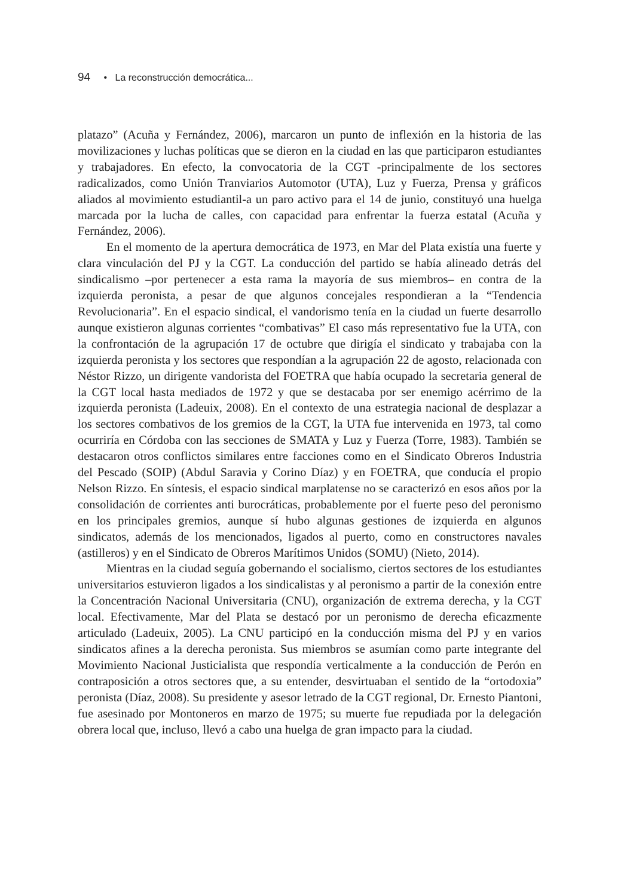94 • La reconstrucción democrática...
platazo” (Acuña y Fernández, 2006), marcaron un punto de inflexión en la historia de las movilizaciones y luchas políticas que se dieron en la ciudad en las que participaron estudiantes y trabajadores. En efecto, la convocatoria de la CGT -principalmente de los sectores radicalizados, como Unión Tranviarios Automotor (UTA), Luz y Fuerza, Prensa y gráficos aliados al movimiento estudiantil-a un paro activo para el 14 de junio, constituyó una huelga marcada por la lucha de calles, con capacidad para enfrentar la fuerza estatal (Acuña y Fernández, 2006).
En el momento de la apertura democrática de 1973, en Mar del Plata existía una fuerte y clara vinculación del PJ y la CGT. La conducción del partido se había alineado detrás del sindicalismo –por pertenecer a esta rama la mayoría de sus miembros– en contra de la izquierda peronista, a pesar de que algunos concejales respondieran a la “Tendencia Revolucionaria”. En el espacio sindical, el vandorismo tenía en la ciudad un fuerte desarrollo aunque existieron algunas corrientes “combativas” El caso más representativo fue la UTA, con la confrontación de la agrupación 17 de octubre que dirigía el sindicato y trabajaba con la izquierda peronista y los sectores que respondían a la agrupación 22 de agosto, relacionada con Néstor Rizzo, un dirigente vandorista del FOETRA que había ocupado la secretaria general de la CGT local hasta mediados de 1972 y que se destacaba por ser enemigo acérrimo de la izquierda peronista (Ladeuix, 2008). En el contexto de una estrategia nacional de desplazar a los sectores combativos de los gremios de la CGT, la UTA fue intervenida en 1973, tal como ocurriría en Córdoba con las secciones de SMATA y Luz y Fuerza (Torre, 1983). También se destacaron otros conflictos similares entre facciones como en el Sindicato Obreros Industria del Pescado (SOIP) (Abdul Saravia y Corino Díaz) y en FOETRA, que conducía el propio Nelson Rizzo. En síntesis, el espacio sindical marplatense no se caracterizó en esos años por la consolidación de corrientes anti burocráticas, probablemente por el fuerte peso del peronismo en los principales gremios, aunque sí hubo algunas gestiones de izquierda en algunos sindicatos, además de los mencionados, ligados al puerto, como en constructores navales (astilleros) y en el Sindicato de Obreros Marítimos Unidos (SOMU) (Nieto, 2014).
Mientras en la ciudad seguía gobernando el socialismo, ciertos sectores de los estudiantes universitarios estuvieron ligados a los sindicalistas y al peronismo a partir de la conexión entre la Concentración Nacional Universitaria (CNU), organización de extrema derecha, y la CGT local. Efectivamente, Mar del Plata se destacó por un peronismo de derecha eficazmente articulado (Ladeuix, 2005). La CNU participó en la conducción misma del PJ y en varios sindicatos afines a la derecha peronista. Sus miembros se asumían como parte integrante del Movimiento Nacional Justicialista que respondía verticalmente a la conducción de Perón en contraposición a otros sectores que, a su entender, desvirtuaban el sentido de la “ortodoxia” peronista (Díaz, 2008). Su presidente y asesor letrado de la CGT regional, Dr. Ernesto Piantoni, fue asesinado por Montoneros en marzo de 1975; su muerte fue repudiada por la delegación obrera local que, incluso, llevó a cabo una huelga de gran impacto para la ciudad.